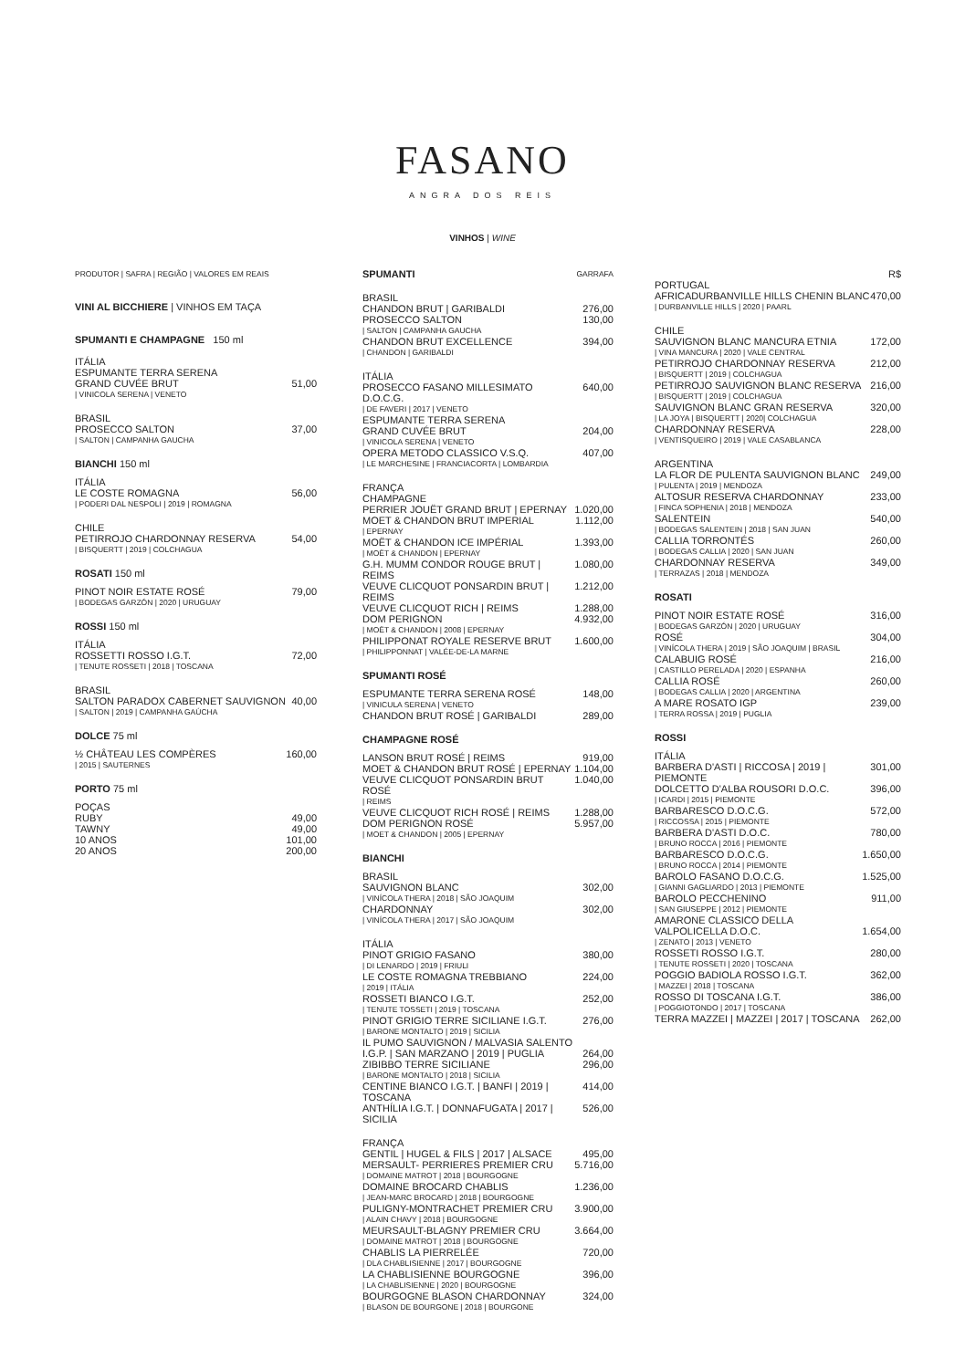FASANO
ANGRA DOS REIS
VINHOS | WINE
PRODUTOR | SAFRA | REGIÃO | VALORES EM REAIS
VINI AL BICCHIERE | VINHOS EM TAÇA
SPUMANTI E CHAMPAGNE 150 ml
| ITÁLIA ESPUMANTE TERRA SERENA GRAND CUVÉE BRUT | 51,00 |
| / VINICOLA SERENA / VENETO | |
| BRASIL PROSECCO SALTON | 37,00 |
| / SALTON / CAMPANHA GAUCHA | |
BIANCHI 150 ml
| ITÁLIA LE COSTE ROMAGNA | 56,00 |
| / PODERI DAL NESPOLI / 2019 / ROMAGNA | |
| CHILE PETIRROJO CHARDONNAY RESERVA | 54,00 |
| / BISQUERTT / 2019 / COLCHAGUA | |
ROSATI 150 ml
| PINOT NOIR ESTATE ROSÉ | 79,00 |
| / BODEGAS GARZÓN / 2020 / URUGUAY | |
ROSSI 150 ml
| ITÁLIA ROSSETTI ROSSO I.G.T. | 72,00 |
| / TENUTE ROSSETI / 2018 / TOSCANA | |
| BRASIL SALTON PARADOX CABERNET SAUVIGNON | 40,00 |
| / SALTON / 2019 / CAMPANHA GAÚCHA | |
DOLCE 75 ml
| ½ CHÂTEAU LES COMPÈRES | 160,00 |
| / 2015 / SAUTERNES | |
PORTO 75 ml
| POÇAS | |
| RUBY | 49,00 |
| TAWNY | 49,00 |
| 10 ANOS | 101,00 |
| 20 ANOS | 200,00 |
| SPUMANTI | GARRAFA |
| BRASIL | |
| CHANDON BRUT / GARIBALDI | 276,00 |
| PROSECCO SALTON | 130,00 |
| / SALTON / CAMPANHA GAUCHA | |
| CHANDON BRUT EXCELLENCE | 394,00 |
| / CHANDON / GARIBALDI | |
| ITÁLIA | |
| PROSECCO FASANO MILLESIMATO D.O.C.G. | 640,00 |
| / DE FAVERI / 2017 / VENETO | |
| ESPUMANTE TERRA SERENA GRAND CUVÉE BRUT | 204,00 |
| / VINICOLA SERENA / VENETO | |
| OPERA METODO CLASSICO V.S.Q. | 407,00 |
| / LE MARCHESINE / FRANCIACORTA / LOMBARDIA | |
| FRANÇA CHAMPAGNE | |
| PERRIER JOUËT GRAND BRUT / EPERNAY | 1.020,00 |
| MOET & CHANDON BRUT IMPERIAL | 1.112,00 |
| / EPERNAY | |
| MOËT & CHANDON ICE IMPÉRIAL | 1.393,00 |
| / MOËT & CHANDON / EPERNAY | |
| G.H. MUMM CONDOR ROUGE BRUT / REIMS | 1.080,00 |
| VEUVE CLICQUOT PONSARDIN BRUT / REIMS | 1.212,00 |
| VEUVE CLICQUOT RICH / REIMS | 1.288,00 |
| DOM PERIGNON | 4.932,00 |
| / MOËT & CHANDON / 2008 / EPERNAY | |
| PHILIPPONAT ROYALE RESERVE BRUT | 1.600,00 |
| / PHILIPPONNAT / VALÉE-DE-LA MARNE | |
SPUMANTI ROSÉ
| ESPUMANTE TERRA SERENA ROSÉ | 148,00 |
| / VINICULA SERENA / VENETO | |
| CHANDON BRUT ROSÉ / GARIBALDI | 289,00 |
CHAMPAGNE ROSÉ
| LANSON BRUT ROSÉ / REIMS | 919,00 |
| MOET & CHANDON BRUT ROSÉ / EPERNAY | 1.104,00 |
| VEUVE CLICQUOT PONSARDIN BRUT ROSÉ | 1.040,00 |
| / REIMS | |
| VEUVE CLICQUOT RICH ROSÉ / REIMS | 1.288,00 |
| DOM PERIGNON ROSÉ | 5.957,00 |
| / MOET & CHANDON / 2005 / EPERNAY | |
BIANCHI
| BRASIL | |
| SAUVIGNON BLANC | 302,00 |
| / VINÍCOLA THERA / 2018 / SÃO JOAQUIM | |
| CHARDONNAY | 302,00 |
| / VINÍCOLA THERA / 2017 / SÃO JOAQUIM | |
| ITÁLIA | |
| PINOT GRIGIO FASANO | 380,00 |
| / DI LENARDO / 2019 / FRIULI | |
| LE COSTE ROMAGNA TREBBIANO | 224,00 |
| / 2019 / ITÁLIA | |
| ROSSETI BIANCO I.G.T. | 252,00 |
| / TENUTE TOSSETI / 2019 / TOSCANA | |
| PINOT GRIGIO TERRE SICILIANE I.G.T. | 276,00 |
| / BARONE MONTALTO / 2019 / SICILIA | |
| IL PUMO SAUVIGNON / MALVASIA SALENTO I.G.P. / SAN MARZANO / 2019 / PUGLIA | 264,00 |
| ZIBIBBO TERRE SICILIANE | 296,00 |
| / BARONE MONTALTO / 2018 / SICILIA | |
| CENTINE BIANCO I.G.T. / BANFI / 2019 / TOSCANA | 414,00 |
| ANTHÍLIA I.G.T. / DONNAFUGATA / 2017 / SICILIA | 526,00 |
| FRANÇA | |
| GENTIL / HUGEL & FILS / 2017 / ALSACE | 495,00 |
| MERSAULT- PERRIERES PREMIER CRU | 5.716,00 |
| / DOMAINE MATROT / 2018 / BOURGOGNE | |
| DOMAINE BROCARD CHABLIS | 1.236,00 |
| / JEAN-MARC BROCARD / 2018 / BOURGOGNE | |
| PULIGNY-MONTRACHET PREMIER CRU | 3.900,00 |
| / ALAIN CHAVY / 2018 / BOURGOGNE | |
| MEURSAULT-BLAGNY PREMIER CRU | 3.664,00 |
| / DOMAINE MATROT / 2018 / BOURGOGNE | |
| CHABLIS LA PIERRELÉE | 720,00 |
| / DLA CHABLISIENNE / 2017 / BOURGOGNE | |
| LA CHABLISIENNE BOURGOGNE | 396,00 |
| / LA CHABLISIENNE / 2020 / BOURGOGNE | |
| BOURGOGNE BLASON CHARDONNAY | 324,00 |
| / BLASON DE BOURGONE / 2018 / BOURGONE | |
| | R$ |
| PORTUGAL | |
| AFRICADURBANVILLE HILLS CHENIN BLANC | 470,00 |
| / DURBANVILLE HILLS / 2020 / PAARL | |
| CHILE | |
| SAUVIGNON BLANC MANCURA ETNIA | 172,00 |
| / VINA MANCURA / 2020 / VALE CENTRAL | |
| PETIRROJO CHARDONNAY RESERVA | 212,00 |
| / BISQUERTT / 2019 / COLCHAGUA | |
| PETIRROJO SAUVIGNON BLANC RESERVA | 216,00 |
| / BISQUERTT / 2019 / COLCHAGUA | |
| SAUVIGNON BLANC GRAN RESERVA | 320,00 |
| / LA JOYA / BISQUERTT / 2020/ COLCHAGUA | |
| CHARDONNAY RESERVA | 228,00 |
| / VENTISQUEIRO / 2019 / VALE CASABLANCA | |
| ARGENTINA | |
| LA FLOR DE PULENTA SAUVIGNON BLANC | 249,00 |
| / PULENTA / 2019 / MENDOZA | |
| ALTOSUR RESERVA CHARDONNAY | 233,00 |
| / FINCA SOPHENIA / 2018 / MENDOZA | |
| SALENTEIN | 540,00 |
| / BODEGAS SALENTEIN / 2018 / SAN JUAN | |
| CALLIA TORRONTÉS | 260,00 |
| / BODEGAS CALLIA / 2020 / SAN JUAN | |
| CHARDONNAY RESERVA | 349,00 |
| / TERRAZAS / 2018 / MENDOZA | |
ROSATI
| PINOT NOIR ESTATE ROSÉ | 316,00 |
| / BODEGAS GARZÓN / 2020 / URUGUAY | |
| ROSÉ | 304,00 |
| / VINÍCOLA THERA / 2019 / SÃO JOAQUIM / BRASIL | |
| CALABUIG ROSÉ | 216,00 |
| / CASTILLO PERELADA / 2020 / ESPANHA | |
| CALLIA ROSÉ | 260,00 |
| / BODEGAS CALLIA / 2020 / ARGENTINA | |
| A MARE ROSATO IGP | 239,00 |
| / TERRA ROSSA / 2019 / PUGLIA | |
ROSSI
| ITÁLIA | |
| BARBERA D'ASTI / RICCOSA / 2019 / PIEMONTE | 301,00 |
| DOLCETTO D'ALBA ROUSORI D.O.C. | 396,00 |
| / ICARDI / 2015 / PIEMONTE | |
| BARBARESCO D.O.C.G. | 572,00 |
| / RICCOSSA / 2015 / PIEMONTE | |
| BARBERA D'ASTI D.O.C. | 780,00 |
| / BRUNO ROCCA / 2016 / PIEMONTE | |
| BARBARESCO D.O.C.G. | 1.650,00 |
| / BRUNO ROCCA / 2014 / PIEMONTE | |
| BAROLO FASANO D.O.C.G. | 1.525,00 |
| / GIANNI GAGLIARDO / 2013 / PIEMONTE | |
| BAROLO PECCHENINO | 911,00 |
| / SAN GIUSEPPE / 2012 / PIEMONTE | |
| AMARONE CLASSICO DELLA VALPOLICELLA D.O.C. | 1.654,00 |
| / ZENATO / 2013 / VENETO | |
| ROSSETI ROSSO I.G.T. | 280,00 |
| / TENUTE ROSSETI / 2020 / TOSCANA | |
| POGGIO BADIOLA ROSSO I.G.T. | 362,00 |
| / MAZZEI / 2018 / TOSCANA | |
| ROSSO DI TOSCANA I.G.T. | 386,00 |
| / POGGIOTONDO / 2017 / TOSCANA | |
| TERRA MAZZEI / MAZZEI / 2017 / TOSCANA | 262,00 |